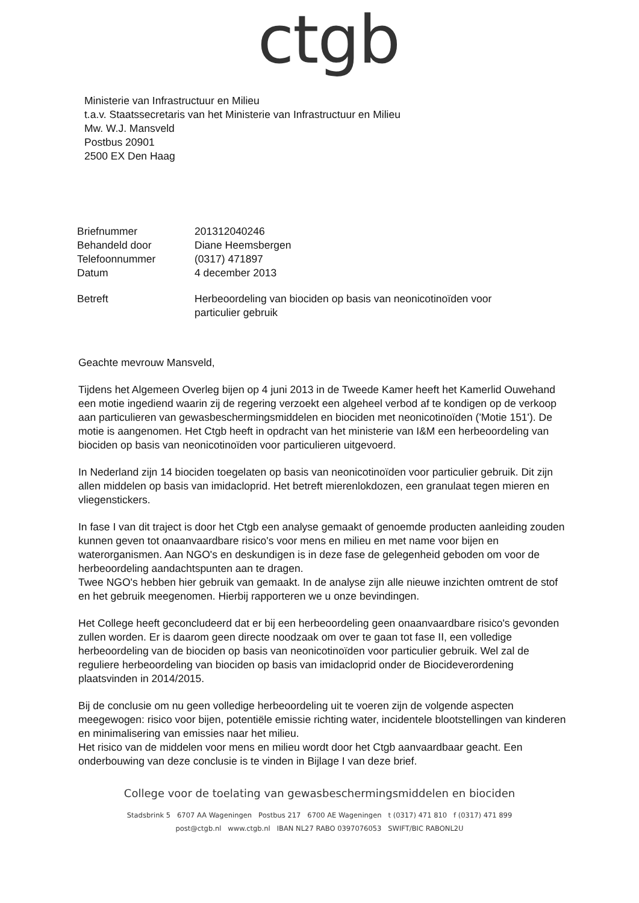ctgb
Ministerie van Infrastructuur en Milieu
t.a.v. Staatssecretaris van het Ministerie van Infrastructuur en Milieu
Mw. W.J. Mansveld
Postbus 20901
2500 EX Den Haag
| Briefnummer | 201312040246 |
| Behandeld door | Diane Heemsbergen |
| Telefoonnummer | (0317) 471897 |
| Datum | 4 december 2013 |
| Betreft | Herbeoordeling van biociden op basis van neonicotinoïden voor particulier gebruik |
Geachte mevrouw Mansveld,
Tijdens het Algemeen Overleg bijen op 4 juni 2013 in de Tweede Kamer heeft het Kamerlid Ouwehand een motie ingediend waarin zij de regering verzoekt een algeheel verbod af te kondigen op de verkoop aan particulieren van gewasbeschermingsmiddelen en biociden met neonicotinoïden ('Motie 151'). De motie is aangenomen. Het Ctgb heeft in opdracht van het ministerie van I&M een herbeoordeling van biociden op basis van neonicotinoïden voor particulieren uitgevoerd.
In Nederland zijn 14 biociden toegelaten op basis van neonicotinoïden voor particulier gebruik. Dit zijn allen middelen op basis van imidacloprid. Het betreft mierenlokdozen, een granulaat tegen mieren en vliegenstickers.
In fase I van dit traject is door het Ctgb een analyse gemaakt of genoemde producten aanleiding zouden kunnen geven tot onaanvaardbare risico's voor mens en milieu en met name voor bijen en waterorganismen. Aan NGO's en deskundigen is in deze fase de gelegenheid geboden om voor de herbeoordeling aandachtspunten aan te dragen.
Twee NGO's hebben hier gebruik van gemaakt. In de analyse zijn alle nieuwe inzichten omtrent de stof en het gebruik meegenomen. Hierbij rapporteren we u onze bevindingen.
Het College heeft geconcludeerd dat er bij een herbeoordeling geen onaanvaardbare risico's gevonden zullen worden. Er is daarom geen directe noodzaak om over te gaan tot fase II, een volledige herbeoordeling van de biociden op basis van neonicotinoïden voor particulier gebruik. Wel zal de reguliere herbeoordeling van biociden op basis van imidacloprid onder de Biocideverordening plaatsvinden in 2014/2015.
Bij de conclusie om nu geen volledige herbeoordeling uit te voeren zijn de volgende aspecten meegewogen: risico voor bijen, potentiële emissie richting water, incidentele blootstellingen van kinderen en minimalisering van emissies naar het milieu.
Het risico van de middelen voor mens en milieu wordt door het Ctgb aanvaardbaar geacht. Een onderbouwing van deze conclusie is te vinden in Bijlage I van deze brief.
College voor de toelating van gewasbeschermingsmiddelen en biociden
Stadsbrink 5 6707 AA Wageningen Postbus 217 6700 AE Wageningen t (0317) 471 810 f (0317) 471 899
post@ctgb.nl www.ctgb.nl IBAN NL27 RABO 0397076053 SWIFT/BIC RABONL2U